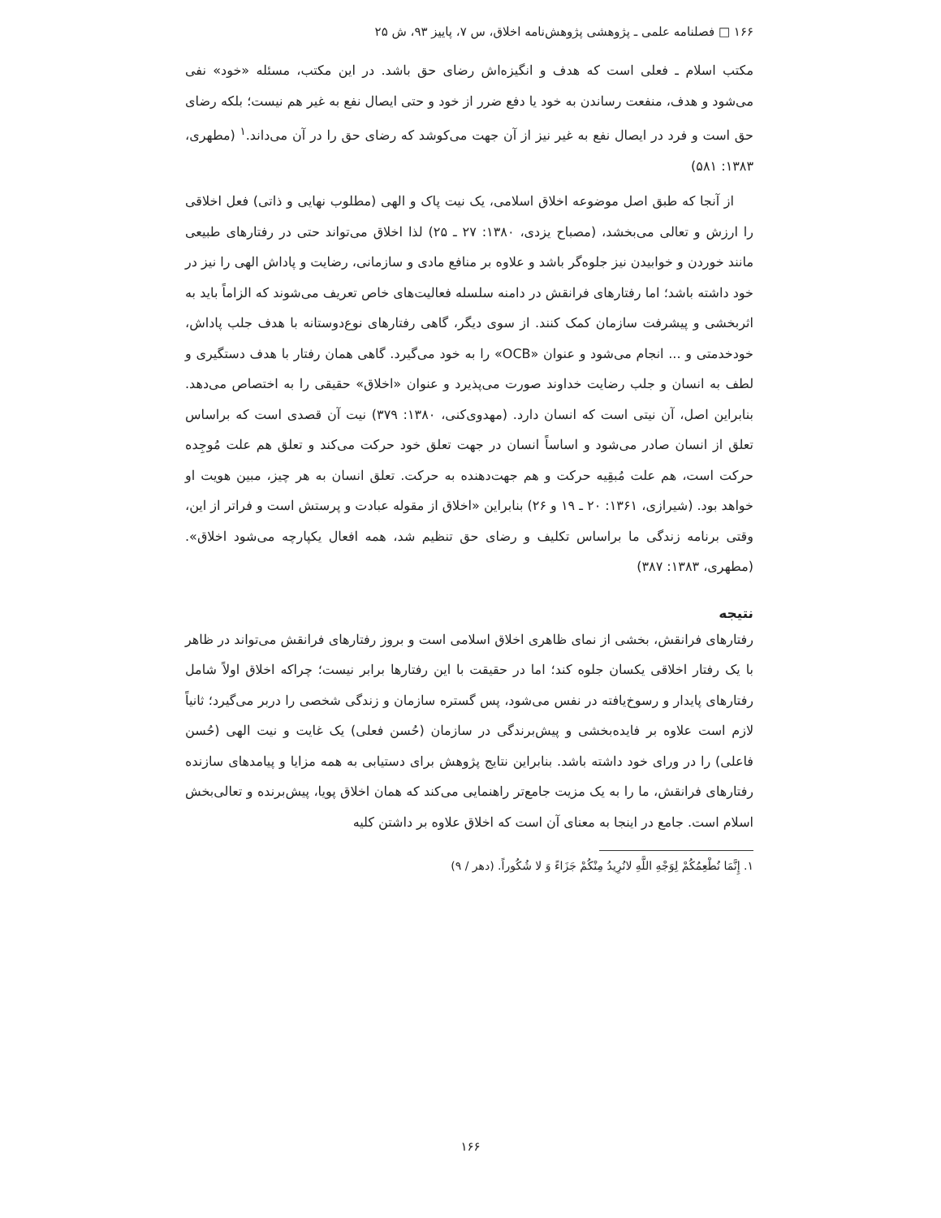۱۶۶ □ فصلنامه علمی ـ پژوهشی پژوهش‌نامه اخلاق، س ۷، پاییز ۹۳، ش ۲۵
مکتب اسلام ـ فعلی است که هدف و انگیزه‌اش رضای حق باشد. در این مکتب، مسئله «خود» نفی می‌شود و هدف، منفعت رساندن به خود یا دفع ضرر از خود و حتی ایصال نفع به غیر هم نیست؛ بلکه رضای حق است و فرد در ایصال نفع به غیر نیز از آن جهت می‌کوشد که رضای حق را در آن می‌داند.<sup>۱</sup> (مطهری، ۱۳۸۳: ۵۸۱)
از آنجا که طبق اصل موضوعه اخلاق اسلامی، یک نیت پاک و الهی (مطلوب نهایی و ذاتی) فعل اخلاقی را ارزش و تعالی می‌بخشد، (مصباح یزدی، ۱۳۸۰: ۲۷ ـ ۲۵) لذا اخلاق می‌تواند حتی در رفتارهای طبیعی مانند خوردن و خوابیدن نیز جلوه‌گر باشد و علاوه بر منافع مادی و سازمانی، رضایت و پاداش الهی را نیز در خود داشته باشد؛ اما رفتارهای فرانقش در دامنه سلسله فعالیت‌های خاص تعریف می‌شوند که الزاماً باید به اثربخشی و پیشرفت سازمان کمک کنند. از سوی دیگر، گاهی رفتارهای نوع‌دوستانه با هدف جلب پاداش، خودخدمتی و ... انجام می‌شود و عنوان «OCB» را به خود می‌گیرد. گاهی همان رفتار با هدف دستگیری و لطف به انسان و جلب رضایت خداوند صورت می‌پذیرد و عنوان «اخلاق» حقیقی را به اختصاص می‌دهد. بنابراین اصل، آن نیتی است که انسان دارد. (مهدوی‌کنی، ۱۳۸۰: ۳۷۹) نیت آن قصدی است که براساس تعلق از انسان صادر می‌شود و اساساً انسان در جهت تعلق خود حرکت می‌کند و تعلق هم علت مُوجِده حرکت است، هم علت مُبقِیه حرکت و هم جهت‌دهنده به حرکت. تعلق انسان به هر چیز، مبین هویت او خواهد بود. (شیرازی، ۱۳۶۱: ۲۰ ـ ۱۹ و ۲۶) بنابراین «اخلاق از مقوله عبادت و پرستش است و فراتر از این، وقتی برنامه زندگی ما براساس تکلیف و رضای حق تنظیم شد، همه افعال یکپارچه می‌شود اخلاق». (مطهری، ۱۳۸۳: ۳۸۷)
نتیجه
رفتارهای فرانقش، بخشی از نمای ظاهری اخلاق اسلامی است و بروز رفتارهای فرانقش می‌تواند در ظاهر با یک رفتار اخلاقی یکسان جلوه کند؛ اما در حقیقت با این رفتارها برابر نیست؛ چراکه اخلاق اولاً شامل رفتارهای پایدار و رسوخ‌یافته در نفس می‌شود، پس گستره سازمان و زندگی شخصی را دربر می‌گیرد؛ ثانیاً لازم است علاوه بر فایده‌بخشی و پیش‌برندگی در سازمان (حُسن فعلی) یک غایت و نیت الهی (حُسن فاعلی) را در ورای خود داشته باشد. بنابراین نتایج پژوهش برای دستیابی به همه مزایا و پیامدهای سازنده رفتارهای فرانقش، ما را به یک مزیت جامع‌تر راهنمایی می‌کند که همان اخلاق پویا، پیش‌برنده و تعالی‌بخش اسلام است. جامع در اینجا به معنای آن است که اخلاق علاوه بر داشتن کلیه
۱. إِنَّمَا نُطْعِمُکُمْ لِوَجْهِ اللَّهِ لانُرِیدُ مِنْکُمْ جَزَاءً وَ لا شُکُوراً. (دهر / ۹)
۱۶۶